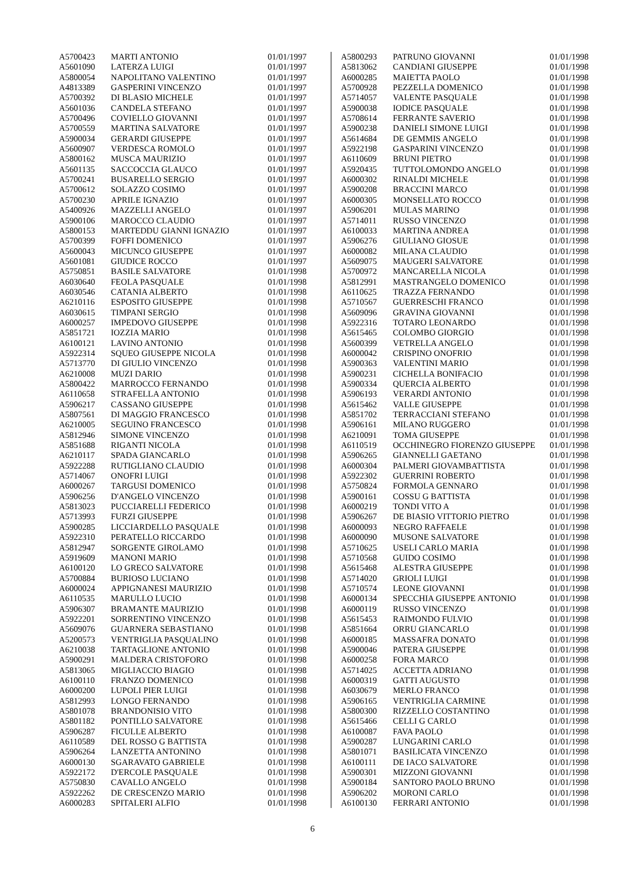| A5700423 | MARTI ANTONIO | 01/01/1997 |
| A5601090 | LATERZA LUIGI | 01/01/1997 |
| A5800054 | NAPOLITANO VALENTINO | 01/01/1997 |
| A4813389 | GASPERINI VINCENZO | 01/01/1997 |
| A5700392 | DI BLASIO MICHELE | 01/01/1997 |
| A5601036 | CANDELA STEFANO | 01/01/1997 |
| A5700496 | COVIELLO GIOVANNI | 01/01/1997 |
| A5700559 | MARTINA SALVATORE | 01/01/1997 |
| A5900034 | GERARDI GIUSEPPE | 01/01/1997 |
| A5600907 | VERDESCA ROMOLO | 01/01/1997 |
| A5800162 | MUSCA MAURIZIO | 01/01/1997 |
| A5601135 | SACCOCCIA GLAUCO | 01/01/1997 |
| A5700241 | BUSARELLO SERGIO | 01/01/1997 |
| A5700612 | SOLAZZO COSIMO | 01/01/1997 |
| A5700230 | APRILE IGNAZIO | 01/01/1997 |
| A5400926 | MAZZELLI ANGELO | 01/01/1997 |
| A5900106 | MAROCCO CLAUDIO | 01/01/1997 |
| A5800153 | MARTEDDU GIANNI IGNAZIO | 01/01/1997 |
| A5700399 | FOFFI DOMENICO | 01/01/1997 |
| A5600043 | MICUNCO GIUSEPPE | 01/01/1997 |
| A5601081 | GIUDICE ROCCO | 01/01/1997 |
| A5750851 | BASILE SALVATORE | 01/01/1998 |
| A6030640 | FEOLA PASQUALE | 01/01/1998 |
| A6030546 | CATANIA ALBERTO | 01/01/1998 |
| A6210116 | ESPOSITO GIUSEPPE | 01/01/1998 |
| A6030615 | TIMPANI SERGIO | 01/01/1998 |
| A6000257 | IMPEDOVO GIUSEPPE | 01/01/1998 |
| A5851721 | IOZZIA MARIO | 01/01/1998 |
| A6100121 | LAVINO ANTONIO | 01/01/1998 |
| A5922314 | SQUEO GIUSEPPE NICOLA | 01/01/1998 |
| A5713770 | DI GIULIO VINCENZO | 01/01/1998 |
| A6210008 | MUZI DARIO | 01/01/1998 |
| A5800422 | MARROCCO FERNANDO | 01/01/1998 |
| A6110658 | STRAFELLA ANTONIO | 01/01/1998 |
| A5906217 | CASSANO GIUSEPPE | 01/01/1998 |
| A5807561 | DI MAGGIO FRANCESCO | 01/01/1998 |
| A6210005 | SEGUINO FRANCESCO | 01/01/1998 |
| A5812946 | SIMONE VINCENZO | 01/01/1998 |
| A5851688 | RIGANTI NICOLA | 01/01/1998 |
| A6210117 | SPADA GIANCARLO | 01/01/1998 |
| A5922288 | RUTIGLIANO CLAUDIO | 01/01/1998 |
| A5714067 | ONOFRI LUIGI | 01/01/1998 |
| A6000267 | TARGUSI DOMENICO | 01/01/1998 |
| A5906256 | D'ANGELO VINCENZO | 01/01/1998 |
| A5813023 | PUCCIARELLI FEDERICO | 01/01/1998 |
| A5713993 | FURZI GIUSEPPE | 01/01/1998 |
| A5900285 | LICCIARDELLO PASQUALE | 01/01/1998 |
| A5922310 | PERATELLO RICCARDO | 01/01/1998 |
| A5812947 | SORGENTE GIROLAMO | 01/01/1998 |
| A5919609 | MANONI MARIO | 01/01/1998 |
| A6100120 | LO GRECO SALVATORE | 01/01/1998 |
| A5700884 | BURIOSO LUCIANO | 01/01/1998 |
| A6000024 | APPIGNANESI MAURIZIO | 01/01/1998 |
| A6110535 | MARULLO LUCIO | 01/01/1998 |
| A5906307 | BRAMANTE MAURIZIO | 01/01/1998 |
| A5922201 | SORRENTINO VINCENZO | 01/01/1998 |
| A5609076 | GUARNERA SEBASTIANO | 01/01/1998 |
| A5200573 | VENTRIGLIA PASQUALINO | 01/01/1998 |
| A6210038 | TARTAGLIONE ANTONIO | 01/01/1998 |
| A5900291 | MALDERA CRISTOFORO | 01/01/1998 |
| A5813065 | MIGLIACCIO BIAGIO | 01/01/1998 |
| A6100110 | FRANZO DOMENICO | 01/01/1998 |
| A6000200 | LUPOLI PIER LUIGI | 01/01/1998 |
| A5812993 | LONGO FERNANDO | 01/01/1998 |
| A5801078 | BRANDONISIO VITO | 01/01/1998 |
| A5801182 | PONTILLO SALVATORE | 01/01/1998 |
| A5906287 | FICULLE ALBERTO | 01/01/1998 |
| A6110589 | DEL ROSSO G BATTISTA | 01/01/1998 |
| A5906264 | LANZETTA ANTONINO | 01/01/1998 |
| A6000130 | SGARAVATO GABRIELE | 01/01/1998 |
| A5922172 | D'ERCOLE PASQUALE | 01/01/1998 |
| A5750830 | CAVALLO ANGELO | 01/01/1998 |
| A5922262 | DE CRESCENZO MARIO | 01/01/1998 |
| A6000283 | SPITALERI ALFIO | 01/01/1998 |
| A5800293 | PATRUNO GIOVANNI | 01/01/1998 |
| A5813062 | CANDIANI GIUSEPPE | 01/01/1998 |
| A6000285 | MAIETTA PAOLO | 01/01/1998 |
| A5700928 | PEZZELLA DOMENICO | 01/01/1998 |
| A5714057 | VALENTE PASQUALE | 01/01/1998 |
| A5900038 | IODICE PASQUALE | 01/01/1998 |
| A5708614 | FERRANTE SAVERIO | 01/01/1998 |
| A5900238 | DANIELI SIMONE LUIGI | 01/01/1998 |
| A5614684 | DE GEMMIS ANGELO | 01/01/1998 |
| A5922198 | GASPARINI VINCENZO | 01/01/1998 |
| A6110609 | BRUNI PIETRO | 01/01/1998 |
| A5920435 | TUTTOLOMONDO ANGELO | 01/01/1998 |
| A6000302 | RINALDI MICHELE | 01/01/1998 |
| A5900208 | BRACCINI MARCO | 01/01/1998 |
| A6000305 | MONSELLATO ROCCO | 01/01/1998 |
| A5906201 | MULAS MARINO | 01/01/1998 |
| A5714011 | RUSSO VINCENZO | 01/01/1998 |
| A6100033 | MARTINA ANDREA | 01/01/1998 |
| A5906276 | GIULIANO GIOSUE | 01/01/1998 |
| A6000082 | MILANA CLAUDIO | 01/01/1998 |
| A5609075 | MAUGERI SALVATORE | 01/01/1998 |
| A5700972 | MANCARELLA NICOLA | 01/01/1998 |
| A5812991 | MASTRANGELO DOMENICO | 01/01/1998 |
| A6110625 | TRAZZA FERNANDO | 01/01/1998 |
| A5710567 | GUERRESCHI FRANCO | 01/01/1998 |
| A5609096 | GRAVINA GIOVANNI | 01/01/1998 |
| A5922316 | TOTARO LEONARDO | 01/01/1998 |
| A5615465 | COLOMBO GIORGIO | 01/01/1998 |
| A5600399 | VETRELLA ANGELO | 01/01/1998 |
| A6000042 | CRISPINO ONOFRIO | 01/01/1998 |
| A5900363 | VALENTINI MARIO | 01/01/1998 |
| A5900231 | CICHELLA BONIFACIO | 01/01/1998 |
| A5900334 | QUERCIA ALBERTO | 01/01/1998 |
| A5906193 | VERARDI ANTONIO | 01/01/1998 |
| A5615462 | VALLE GIUSEPPE | 01/01/1998 |
| A5851702 | TERRACCIANI STEFANO | 01/01/1998 |
| A5906161 | MILANO RUGGERO | 01/01/1998 |
| A6210091 | TOMA GIUSEPPE | 01/01/1998 |
| A6110519 | OCCHINEGRO FIORENZO GIUSEPPE | 01/01/1998 |
| A5906265 | GIANNELLI GAETANO | 01/01/1998 |
| A6000304 | PALMERI GIOVAMBATTISTA | 01/01/1998 |
| A5922302 | GUERRINI ROBERTO | 01/01/1998 |
| A5750824 | FORMOLA GENNARO | 01/01/1998 |
| A5900161 | COSSU G BATTISTA | 01/01/1998 |
| A6000219 | TONDI VITO A | 01/01/1998 |
| A5906267 | DE BIASIO VITTORIO PIETRO | 01/01/1998 |
| A6000093 | NEGRO RAFFAELE | 01/01/1998 |
| A6000090 | MUSONE SALVATORE | 01/01/1998 |
| A5710625 | USELI CARLO MARIA | 01/01/1998 |
| A5710568 | GUIDO COSIMO | 01/01/1998 |
| A5615468 | ALESTRA GIUSEPPE | 01/01/1998 |
| A5714020 | GRIOLI LUIGI | 01/01/1998 |
| A5710574 | LEONE GIOVANNI | 01/01/1998 |
| A6000134 | SPECCHIA GIUSEPPE ANTONIO | 01/01/1998 |
| A6000119 | RUSSO VINCENZO | 01/01/1998 |
| A5615453 | RAIMONDO FULVIO | 01/01/1998 |
| A5851664 | ORRU GIANCARLO | 01/01/1998 |
| A6000185 | MASSAFRA DONATO | 01/01/1998 |
| A5900046 | PATERA GIUSEPPE | 01/01/1998 |
| A6000258 | FORA MARCO | 01/01/1998 |
| A5714025 | ACCETTA ADRIANO | 01/01/1998 |
| A6000319 | GATTI AUGUSTO | 01/01/1998 |
| A6030679 | MERLO FRANCO | 01/01/1998 |
| A5906165 | VENTRIGLIA CARMINE | 01/01/1998 |
| A5800300 | RIZZELLO COSTANTINO | 01/01/1998 |
| A5615466 | CELLI G CARLO | 01/01/1998 |
| A6100087 | FAVA PAOLO | 01/01/1998 |
| A5900287 | LUNGARINI CARLO | 01/01/1998 |
| A5801071 | BASILICATA VINCENZO | 01/01/1998 |
| A6100111 | DE IACO SALVATORE | 01/01/1998 |
| A5900301 | MIZZONI GIOVANNI | 01/01/1998 |
| A5900184 | SANTORO PAOLO BRUNO | 01/01/1998 |
| A5906202 | MORONI CARLO | 01/01/1998 |
| A6100130 | FERRARI ANTONIO | 01/01/1998 |
6